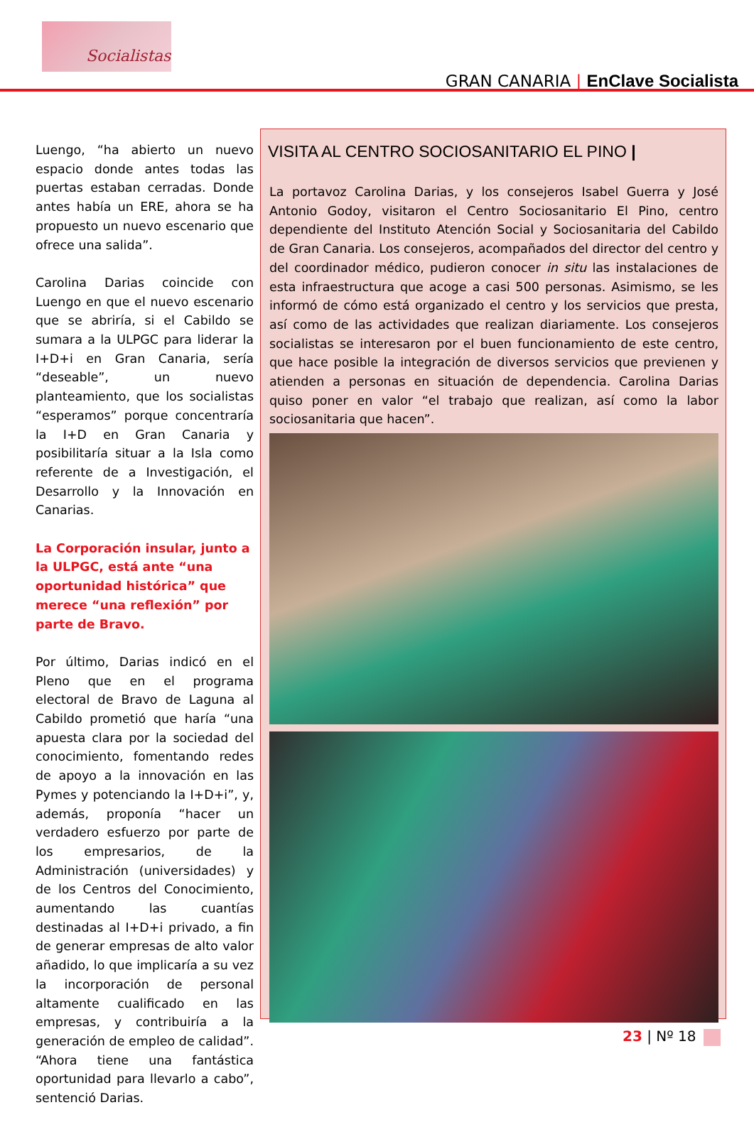Socialistas
GRAN CANARIA | EnClave Socialista
Luengo, “ha abierto un nuevo espacio donde antes todas las puertas estaban cerradas. Donde antes había un ERE, ahora se ha propuesto un nuevo escenario que ofrece una salida”.
Carolina Darias coincide con Luengo en que el nuevo escenario que se abriría, si el Cabildo se sumara a la ULPGC para liderar la I+D+i en Gran Canaria, sería “deseable”, un nuevo planteamiento, que los socialistas “esperamos” porque concentraría la I+D en Gran Canaria y posibilitaría situar a la Isla como referente de a Investigación, el Desarrollo y la Innovación en Canarias.
La Corporación insular, junto a la ULPGC, está ante “una oportunidad histórica” que merece “una reflexión” por parte de Bravo.
Por último, Darias indicó en el Pleno que en el programa electoral de Bravo de Laguna al Cabildo prometió que haría “una apuesta clara por la sociedad del conocimiento, fomentando redes de apoyo a la innovación en las Pymes y potenciando la I+D+i”, y, además, proponía “hacer un verdadero esfuerzo por parte de los empresarios, de la Administración (universidades) y de los Centros del Conocimiento, aumentando las cuantías destinadas al I+D+i privado, a fin de generar empresas de alto valor añadido, lo que implicaría a su vez la incorporación de personal altamente cualificado en las empresas, y contribuiría a la generación de empleo de calidad”. “Ahora tiene una fantástica oportunidad para llevarlo a cabo”, sentenció Darias.
VISITA AL CENTRO SOCIOSANITARIO EL PINO |
La portavoz Carolina Darias, y los consejeros Isabel Guerra y José Antonio Godoy, visitaron el Centro Sociosanitario El Pino, centro dependiente del Instituto Atención Social y Sociosanitaria del Cabildo de Gran Canaria. Los consejeros, acompañados del director del centro y del coordinador médico, pudieron conocer in situ las instalaciones de esta infraestructura que acoge a casi 500 personas. Asimismo, se les informó de cómo está organizado el centro y los servicios que presta, así como de las actividades que realizan diariamente. Los consejeros socialistas se interesaron por el buen funcionamiento de este centro, que hace posible la integración de diversos servicios que previenen y atienden a personas en situación de dependencia. Carolina Darias quiso poner en valor “el trabajo que realizan, así como la labor sociosanitaria que hacen”.
23 | Nº 18